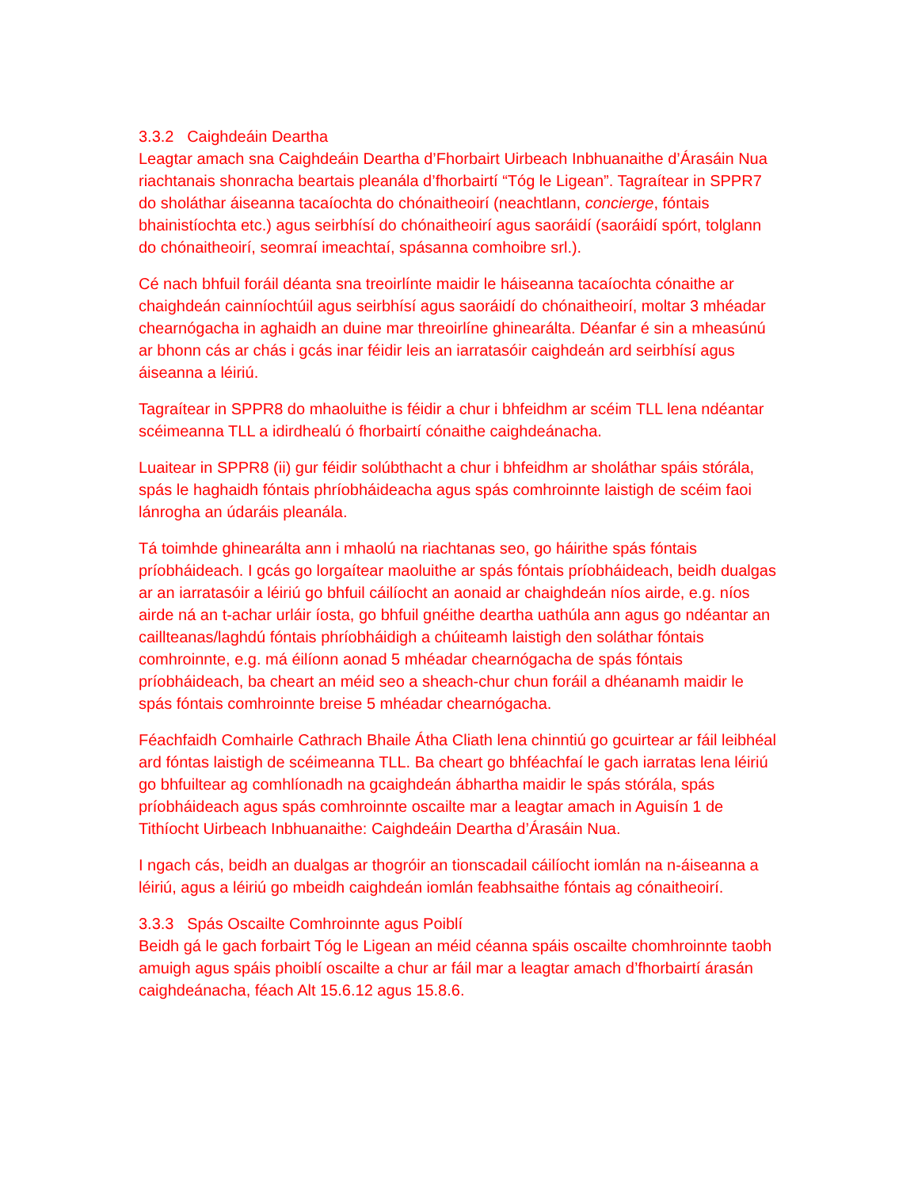3.3.2 Caighdeáin Deartha
Leagtar amach sna Caighdeáin Deartha d’Fhorbairt Uirbeach Inbhuanaithe d’Árasáin Nua riachtanais shonracha beartais pleanála d’fhorbairtí “Tóg le Ligean”. Tagraítear in SPPR7 do sholáthar áiseanna tacaíochta do chónaitheoirí (neachtlann, concierge, fóntais bhainistíochta etc.) agus seirbhísí do chónaitheoirí agus saoráidí (saoráidí spórt, tolglann do chónaitheoirí, seomraí imeachtaí, spásanna comhoibre srl.).
Cé nach bhfuil foráil déanta sna treoirlínte maidir le háiseanna tacaíochta cónaithe ar chaighdeán cainníochtúil agus seirbhísí agus saoráidí do chónaitheoirí, moltar 3 mhéadar chearnógacha in aghaidh an duine mar threoirlíne ghinearálta. Déanfar é sin a mheasúnú ar bhonn cás ar chás i gcás inar féidir leis an iarratasóir caighdeán ard seirbhísí agus áiseanna a léiriú.
Tagraítear in SPPR8 do mhaoluithe is féidir a chur i bhfeidhm ar scéim TLL lena ndéantar scéimeanna TLL a idirdhealú ó fhorbairtí cónaithe caighdeánacha.
Luaitear in SPPR8 (ii) gur féidir solúbthacht a chur i bhfeidhm ar sholáthar spáis stórála, spás le haghaidh fóntais phríobháideacha agus spás comhroinnte laistigh de scéim faoi lánrogha an údaráis pleanála.
Tá toimhde ghinearálta ann i mhaolú na riachtanas seo, go háirithe spás fóntais príobháideach. I gcás go lorgaítear maoluithe ar spás fóntais príobháideach, beidh dualgas ar an iarratasóir a léiriú go bhfuil cáilíocht an aonaid ar chaighdeán níos airde, e.g. níos airde ná an t-achar urláir íosta, go bhfuil gnéithe deartha uathúla ann agus go ndéantar an caillteanas/laghdú fóntais phríobháidigh a chúiteamh laistigh den soláthar fóntais comhroinnte, e.g. má éilíonn aonad 5 mhéadar chearnógacha de spás fóntais príobháideach, ba cheart an méid seo a sheach-chur chun foráil a dhéanamh maidir le spás fóntais comhroinnte breise 5 mhéadar chearnógacha.
Féachfaidh Comhairle Cathrach Bhaile Átha Cliath lena chinntiú go gcuirtear ar fáil leibhéal ard fóntas laistigh de scéimeanna TLL. Ba cheart go bhféachfaí le gach iarratas lena léiriú go bhfuiltear ag comhlíonadh na gcaighdeán ábhartha maidir le spás stórála, spás príobháideach agus spás comhroinnte oscailte mar a leagtar amach in Aguisín 1 de Tithíocht Uirbeach Inbhuanaithe: Caighdeáin Deartha d’Árasáin Nua.
I ngach cás, beidh an dualgas ar thogróir an tionscadail cáilíocht iomlán na n-áiseanna a léiriú, agus a léiriú go mbeidh caighdeán iomlán feabhsaithe fóntais ag cónaitheoirí.
3.3.3 Spás Oscailte Comhroinnte agus Poiblí
Beidh gá le gach forbairt Tóg le Ligean an méid céanna spáis oscailte chomhroinnte taobh amuigh agus spáis phoiblí oscailte a chur ar fáil mar a leagtar amach d’fhorbairtí árasán caighdeánacha, féach Alt 15.6.12 agus 15.8.6.